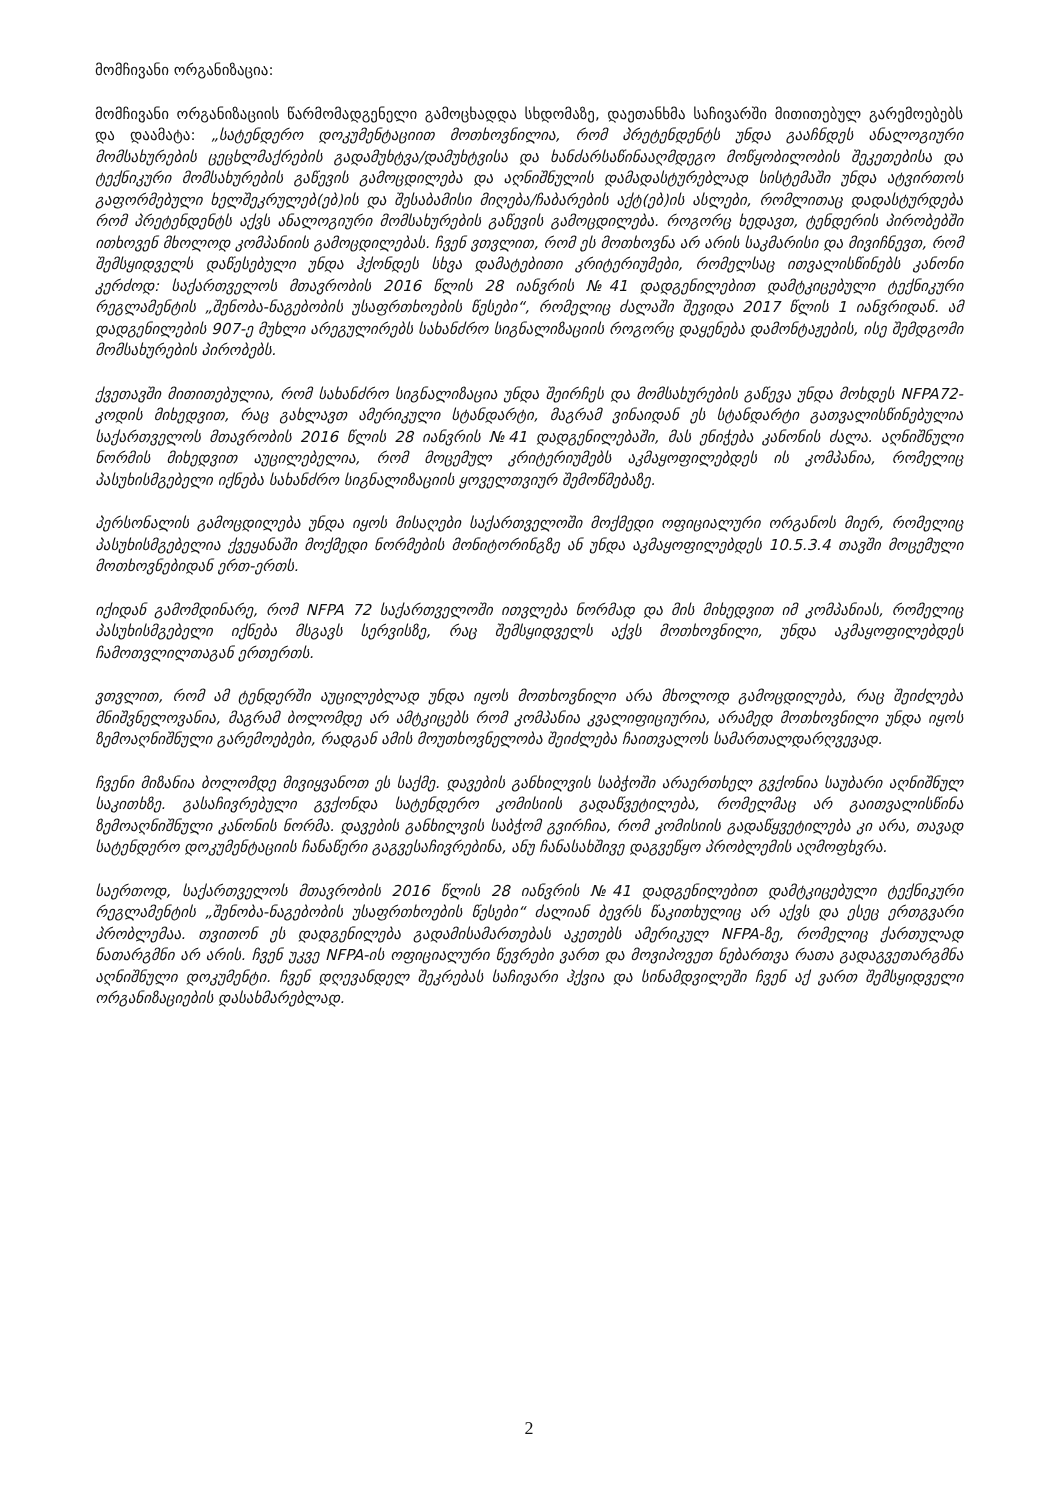მომჩივანი ორგანიზაცია:
მომჩივანი ორგანიზაციის წარმომადგენელი გამოცხადდა სხდომაზე, დაეთანხმა საჩივარში მითითებულ გარემოებებს და დაამატა: „სატენდერო დოკუმენტაციით მოთხოვნილია, რომ პრეტენდენტს უნდა გააჩნდეს ანალოგიური მომსახურების ცეცხლმაქრების გადამუხტვა/დამუხტვისა და ხანძარსაწინააღმდეგო მოწყობილობის შეკეთებისა და ტექნიკური მომსახურების გაწევის გამოცდილება და აღნიშნულის დამადასტურებლად სისტემაში უნდა ატვირთოს გაფორმებული ხელშეკრულებ(ებ)ის და შესაბამისი მიღება/ჩაბარების აქტ(ებ)ის ასლები, რომლითაც დადასტურდება რომ პრეტენდენტს აქვს ანალოგიური მომსახურების გაწევის გამოცდილება. როგორც ხედავთ, ტენდერის პირობებში ითხოვენ მხოლოდ კომპანიის გამოცდილებას. ჩვენ ვთვლით, რომ ეს მოთხოვნა არ არის საკმარისი და მივიჩნევთ, რომ შემსყიდველს დაწესებული უნდა ჰქონდეს სხვა დამატებითი კრიტერიუმები, რომელსაც ითვალისწინებს კანონი კერძოდ: საქართველოს მთავრობის 2016 წლის 28 იანვრის №41 დადგენილებით დამტკიცებული ტექნიკური რეგლამენტის „შენობა-ნაგებობის უსაფრთხოების წესები“, რომელიც ძალაში შევიდა 2017 წლის 1 იანვრიდან. ამ დადგენილების 907-ე მუხლი არეგულირებს სახანძრო სიგნალიზაციის როგორც დაყენება დამონტაჟების, ისე შემდგომი მომსახურების პირობებს.
ქვეთავში მითითებულია, რომ სახანძრო სიგნალიზაცია უნდა შეირჩეს და მომსახურების გაწევა უნდა მოხდეს NFPA72-კოდის მიხედვით, რაც გახლავთ ამერიკული სტანდარტი, მაგრამ ვინაიდან ეს სტანდარტი გათვალისწინებულია საქართველოს მთავრობის 2016 წლის 28 იანვრის №41 დადგენილებაში, მას ენიჭება კანონის ძალა. აღნიშნული ნორმის მიხედვით აუცილებელია, რომ მოცემულ კრიტერიუმებს აკმაყოფილებდეს ის კომპანია, რომელიც პასუხისმგებელი იქნება სახანძრო სიგნალიზაციის ყოველთვიურ შემოწმებაზე.
პერსონალის გამოცდილება უნდა იყოს მისაღები საქართველოში მოქმედი ოფიციალური ორგანოს მიერ, რომელიც პასუხისმგებელია ქვეყანაში მოქმედი ნორმების მონიტორინგზე ან უნდა აკმაყოფილებდეს 10.5.3.4 თავში მოცემული მოთხოვნებიდან ერთ-ერთს.
იქიდან გამომდინარე, რომ NFPA 72 საქართველოში ითვლება ნორმად და მის მიხედვით იმ კომპანიას, რომელიც პასუხისმგებელი იქნება მსგავს სერვისზე, რაც შემსყიდველს აქვს მოთხოვნილი, უნდა აკმაყოფილებდეს ჩამოთვლილთაგან ერთერთს.
ვთვლით, რომ ამ ტენდერში აუცილებლად უნდა იყოს მოთხოვნილი არა მხოლოდ გამოცდილება, რაც შეიძლება მნიშვნელოვანია, მაგრამ ბოლომდე არ ამტკიცებს რომ კომპანია კვალიფიციურია, არამედ მოთხოვნილი უნდა იყოს ზემოაღნიშნული გარემოებები, რადგან ამის მოუთხოვნელობა შეიძლება ჩაითვალოს სამართალდარღვევად.
ჩვენი მიზანია ბოლომდე მივიყვანოთ ეს საქმე. დავების განხილვის საბჭოში არაერთხელ გვქონია საუბარი აღნიშნულ საკითხზე. გასაჩივრებული გვქონდა სატენდერო კომისიის გადაწვეტილება, რომელმაც არ გაითვალისწინა ზემოაღნიშნული კანონის ნორმა. დავების განხილვის საბჭომ გვირჩია, რომ კომისიის გადაწყვეტილება კი არა, თავად სატენდერო დოკუმენტაციის ჩანაწერი გაგვესაჩივრებინა, ანუ ჩანასახშივე დაგვეწყო პრობლემის აღმოფხვრა.
საერთოდ, საქართველოს მთავრობის 2016 წლის 28 იანვრის №41 დადგენილებით დამტკიცებული ტექნიკური რეგლამენტის „შენობა-ნაგებობის უსაფრთხოების წესები“ ძალიან ბევრს წაკითხულიც არ აქვს და ესეც ერთგვარი პრობლემაა. თვითონ ეს დადგენილება გადამისამართებას აკეთებს ამერიკულ NFPA-ზე, რომელიც ქართულად ნათარგმნი არ არის. ჩვენ უკვე NFPA-ის ოფიციალური წევრები ვართ და მოვიპოვეთ ნებართვა რათა გადაგვეთარგმნა აღნიშნული დოკუმენტი. ჩვენ დღევანდელ შეკრებას საჩივარი ჰქვია და სინამდვილეში ჩვენ აქ ვართ შემსყიდველი ორგანიზაციების დასახმარებლად.
2